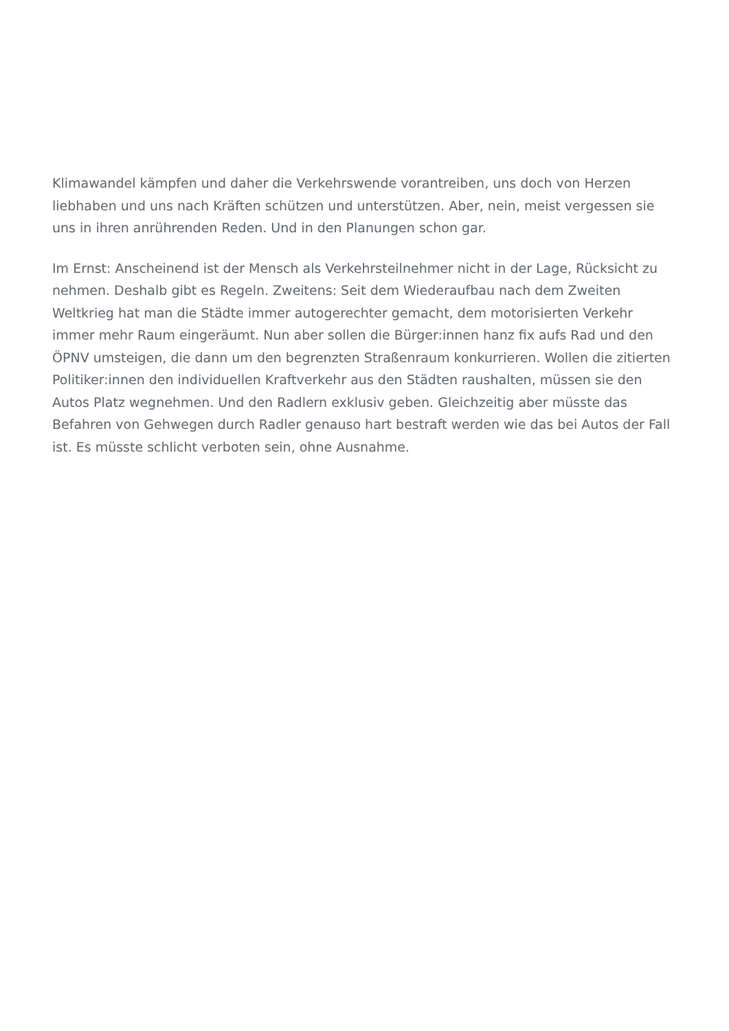Klimawandel kämpfen und daher die Verkehrswende vorantreiben, uns doch von Herzen liebhaben und uns nach Kräften schützen und unterstützen. Aber, nein, meist vergessen sie uns in ihren anrührenden Reden. Und in den Planungen schon gar.
Im Ernst: Anscheinend ist der Mensch als Verkehrsteilnehmer nicht in der Lage, Rücksicht zu nehmen. Deshalb gibt es Regeln. Zweitens: Seit dem Wiederaufbau nach dem Zweiten Weltkrieg hat man die Städte immer autogerechter gemacht, dem motorisierten Verkehr immer mehr Raum eingeräumt. Nun aber sollen die Bürger:innen hanz fix aufs Rad und den ÖPNV umsteigen, die dann um den begrenzten Straßenraum konkurrieren. Wollen die zitierten Politiker:innen den individuellen Kraftverkehr aus den Städten raushalten, müssen sie den Autos Platz wegnehmen. Und den Radlern exklusiv geben. Gleichzeitig aber müsste das Befahren von Gehwegen durch Radler genauso hart bestraft werden wie das bei Autos der Fall ist. Es müsste schlicht verboten sein, ohne Ausnahme.